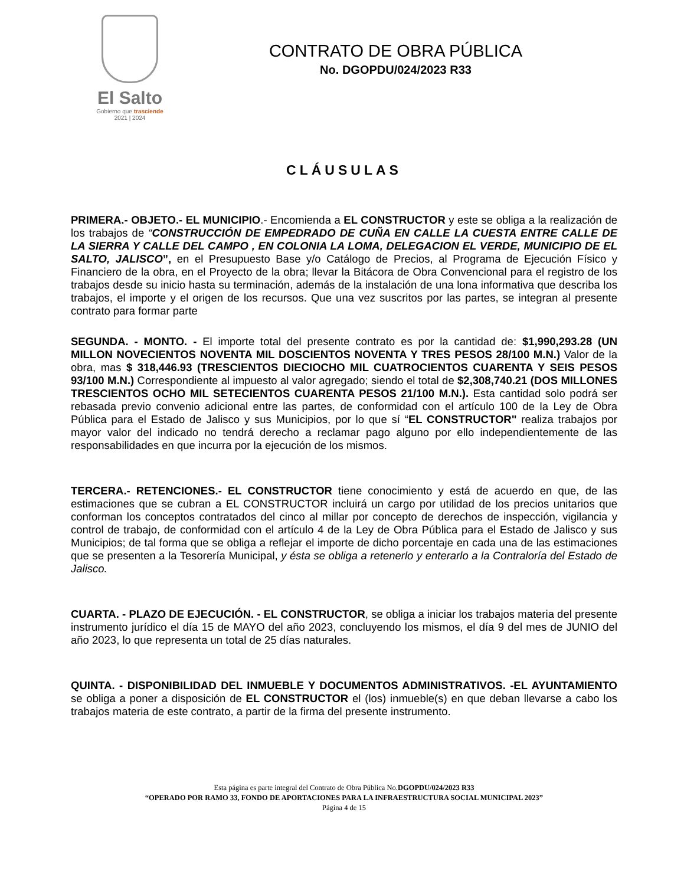El Salto
Gobierno que trasciende
2021 | 2024
CONTRATO DE OBRA PÚBLICA
No. DGOPDU/024/2023 R33
CLÁUSULAS
PRIMERA.- OBJETO.- EL MUNICIPIO.- Encomienda a EL CONSTRUCTOR y este se obliga a la realización de los trabajos de “CONSTRUCCIÓN DE EMPEDRADO DE CUÑA EN CALLE LA CUESTA ENTRE CALLE DE LA SIERRA Y CALLE DEL CAMPO , EN COLONIA LA LOMA, DELEGACION EL VERDE, MUNICIPIO DE EL SALTO, JALISCO”, en el Presupuesto Base y/o Catálogo de Precios, al Programa de Ejecución Físico y Financiero de la obra, en el Proyecto de la obra; llevar la Bitácora de Obra Convencional para el registro de los trabajos desde su inicio hasta su terminación, además de la instalación de una lona informativa que describa los trabajos, el importe y el origen de los recursos. Que una vez suscritos por las partes, se integran al presente contrato para formar parte
SEGUNDA. - MONTO. - El importe total del presente contrato es por la cantidad de: $1,990,293.28 (UN MILLON NOVECIENTOS NOVENTA MIL DOSCIENTOS NOVENTA Y TRES PESOS 28/100 M.N.) Valor de la obra, mas $ 318,446.93 (TRESCIENTOS DIECIOCHO MIL CUATROCIENTOS CUARENTA Y SEIS PESOS 93/100 M.N.) Correspondiente al impuesto al valor agregado; siendo el total de $2,308,740.21 (DOS MILLONES TRESCIENTOS OCHO MIL SETECIENTOS CUARENTA PESOS 21/100 M.N.). Esta cantidad solo podrá ser rebasada previo convenio adicional entre las partes, de conformidad con el artículo 100 de la Ley de Obra Pública para el Estado de Jalisco y sus Municipios, por lo que sí “EL CONSTRUCTOR" realiza trabajos por mayor valor del indicado no tendrá derecho a reclamar pago alguno por ello independientemente de las responsabilidades en que incurra por la ejecución de los mismos.
TERCERA.- RETENCIONES.- EL CONSTRUCTOR tiene conocimiento y está de acuerdo en que, de las estimaciones que se cubran a EL CONSTRUCTOR incluirá un cargo por utilidad de los precios unitarios que conforman los conceptos contratados del cinco al millar por concepto de derechos de inspección, vigilancia y control de trabajo, de conformidad con el artículo 4 de la Ley de Obra Pública para el Estado de Jalisco y sus Municipios; de tal forma que se obliga a reflejar el importe de dicho porcentaje en cada una de las estimaciones que se presenten a la Tesorería Municipal, y ésta se obliga a retenerlo y enterarlo a la Contraloría del Estado de Jalisco.
CUARTA. - PLAZO DE EJECUCIÓN. - EL CONSTRUCTOR, se obliga a iniciar los trabajos materia del presente instrumento jurídico el día 15 de MAYO del año 2023, concluyendo los mismos, el día 9 del mes de JUNIO del año 2023, lo que representa un total de 25 días naturales.
QUINTA. - DISPONIBILIDAD DEL INMUEBLE Y DOCUMENTOS ADMINISTRATIVOS. -EL AYUNTAMIENTO se obliga a poner a disposición de EL CONSTRUCTOR el (los) inmueble(s) en que deban llevarse a cabo los trabajos materia de este contrato, a partir de la firma del presente instrumento.
Esta página es parte integral del Contrato de Obra Pública No.DGOPDU/024/2023 R33
“OPERADO POR RAMO 33, FONDO DE APORTACIONES PARA LA INFRAESTRUCTURA SOCIAL MUNICIPAL 2023”
Página 4 de 15